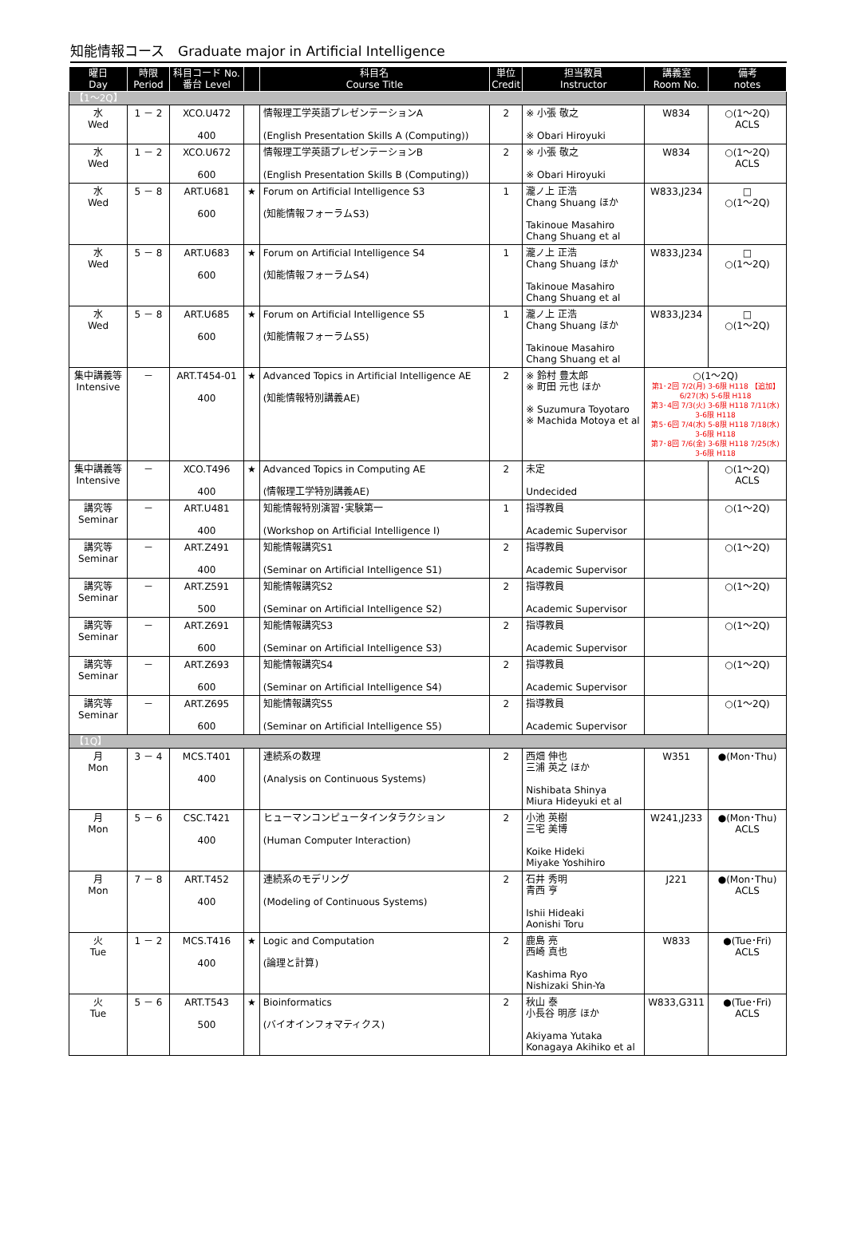知能情報コース　Graduate major in Artificial Intelligence
| 曜日 Day | 時限 Period | 科目コード No. 番台 Level | | 科目名 Course Title | 単位 Credit | 担当教員 Instructor | 講義室 Room No. | 備考 notes |
| --- | --- | --- | --- | --- | --- | --- | --- | --- |
| 【1～2Q】 | | | | | | | | |
| 水 Wed | 1 － 2 | XCO.U472 400 | | 情報理工学英語プレゼンテーションA (English Presentation Skills A (Computing)) | 2 | ※ 小張 敬之 ※ Obari Hiroyuki | W834 | ○(1～2Q) ACLS |
| 水 Wed | 1 － 2 | XCO.U672 600 | | 情報理工学英語プレゼンテーションB (English Presentation Skills B (Computing)) | 2 | ※ 小張 敬之 ※ Obari Hiroyuki | W834 | ○(1～2Q) ACLS |
| 水 Wed | 5 － 8 | ART.U681 600 | ★ | Forum on Artificial Intelligence S3 (知能情報フォーラムS3) | 1 | 瀧ノ上 正浩 Chang Shuang ほか Takinoue Masahiro Chang Shuang et al | W833,J234 | □ ○(1～2Q) |
| 水 Wed | 5 － 8 | ART.U683 600 | ★ | Forum on Artificial Intelligence S4 (知能情報フォーラムS4) | 1 | 瀧ノ上 正浩 Chang Shuang ほか Takinoue Masahiro Chang Shuang et al | W833,J234 | □ ○(1～2Q) |
| 水 Wed | 5 － 8 | ART.U685 600 | ★ | Forum on Artificial Intelligence S5 (知能情報フォーラムS5) | 1 | 瀧ノ上 正浩 Chang Shuang ほか Takinoue Masahiro Chang Shuang et al | W833,J234 | □ ○(1～2Q) |
| 集中講義等 Intensive | － | ART.T454-01 400 | ★ | Advanced Topics in Artificial Intelligence AE (知能情報特別講義AE) | 2 | ※ 鈴村 豊太郎 ※ 町田 元也 ほか ※ Suzumura Toyotaro ※ Machida Motoya et al | ○(1～2Q) 第1･2回 7/2(月) 3-6限 H118 【追加】 6/27(水) 5-6限 H118 第3･4回 7/3(火) 3-6限 H118 7/11(水) 3-6限 H118 第5･6回 7/4(水) 5-8限 H118 7/18(水) 3-6限 H118 第7･8回 7/6(金) 3-6限 H118 7/25(水) 3-6限 H118 | |
| 集中講義等 Intensive | － | XCO.T496 400 | ★ | Advanced Topics in Computing AE (情報理工学特別講義AE) | 2 | 未定 Undecided | | ○(1～2Q) ACLS |
| 講究等 Seminar | － | ART.U481 400 | | 知能情報特別演習･実験第一 (Workshop on Artificial Intelligence I) | 1 | 指導教員 Academic Supervisor | | ○(1～2Q) |
| 講究等 Seminar | － | ART.Z491 400 | | 知能情報講究S1 (Seminar on Artificial Intelligence S1) | 2 | 指導教員 Academic Supervisor | | ○(1～2Q) |
| 講究等 Seminar | － | ART.Z591 500 | | 知能情報講究S2 (Seminar on Artificial Intelligence S2) | 2 | 指導教員 Academic Supervisor | | ○(1～2Q) |
| 講究等 Seminar | － | ART.Z691 600 | | 知能情報講究S3 (Seminar on Artificial Intelligence S3) | 2 | 指導教員 Academic Supervisor | | ○(1～2Q) |
| 講究等 Seminar | － | ART.Z693 600 | | 知能情報講究S4 (Seminar on Artificial Intelligence S4) | 2 | 指導教員 Academic Supervisor | | ○(1～2Q) |
| 講究等 Seminar | － | ART.Z695 600 | | 知能情報講究S5 (Seminar on Artificial Intelligence S5) | 2 | 指導教員 Academic Supervisor | | ○(1～2Q) |
| 【1Q】 | | | | | | | | |
| 月 Mon | 3 － 4 | MCS.T401 400 | | 連続系の数理 (Analysis on Continuous Systems) | 2 | 西畑 伸也 三浦 英之 ほか Nishibata Shinya Miura Hideyuki et al | W351 | ●(Mon･Thu) |
| 月 Mon | 5 － 6 | CSC.T421 400 | | ヒューマンコンピュータインタラクション (Human Computer Interaction) | 2 | 小池 英樹 三宅 美博 Koike Hideki Miyake Yoshihiro | W241,J233 | ●(Mon･Thu) ACLS |
| 月 Mon | 7 － 8 | ART.T452 400 | | 連続系のモデリング (Modeling of Continuous Systems) | 2 | 石井 秀明 青西 亨 Ishii Hideaki Aonishi Toru | J221 | ●(Mon･Thu) ACLS |
| 火 Tue | 1 － 2 | MCS.T416 400 | ★ | Logic and Computation (論理と計算) | 2 | 鹿島 亮 西崎 真也 Kashima Ryo Nishizaki Shin-Ya | W833 | ●(Tue･Fri) ACLS |
| 火 Tue | 5 － 6 | ART.T543 500 | ★ | Bioinformatics (バイオインフォマティクス) | 2 | 秋山 泰 小長谷 明彦 ほか Akiyama Yutaka Konagaya Akihiko et al | W833,G311 | ●(Tue･Fri) ACLS |